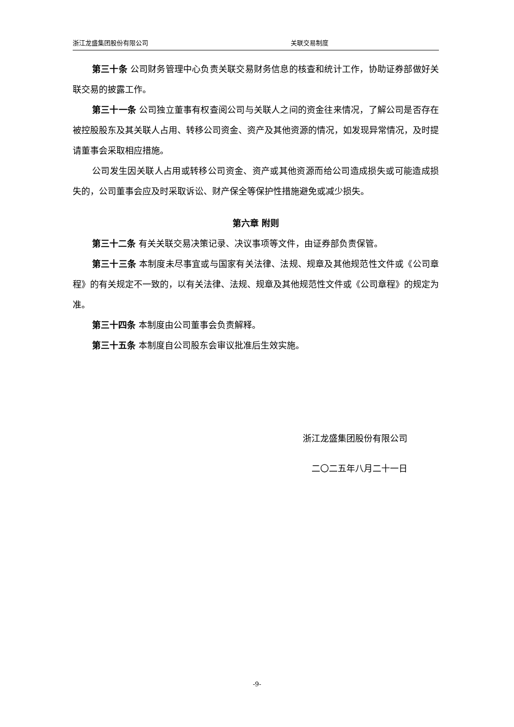浙江龙盛集团股份有限公司 关联交易制度
第三十条 公司财务管理中心负责关联交易财务信息的核查和统计工作，协助证券部做好关联交易的披露工作。
第三十一条 公司独立董事有权查阅公司与关联人之间的资金往来情况，了解公司是否存在被控股股东及其关联人占用、转移公司资金、资产及其他资源的情况，如发现异常情况，及时提请董事会采取相应措施。
公司发生因关联人占用或转移公司资金、资产或其他资源而给公司造成损失或可能造成损失的，公司董事会应及时采取诉讼、财产保全等保护性措施避免或减少损失。
第六章 附则
第三十二条 有关关联交易决策记录、决议事项等文件，由证券部负责保管。
第三十三条 本制度未尽事宜或与国家有关法律、法规、规章及其他规范性文件或《公司章程》的有关规定不一致的，以有关法律、法规、规章及其他规范性文件或《公司章程》的规定为准。
第三十四条 本制度由公司董事会负责解释。
第三十五条 本制度自公司股东会审议批准后生效实施。
浙江龙盛集团股份有限公司
二〇二五年八月二十一日
-9-